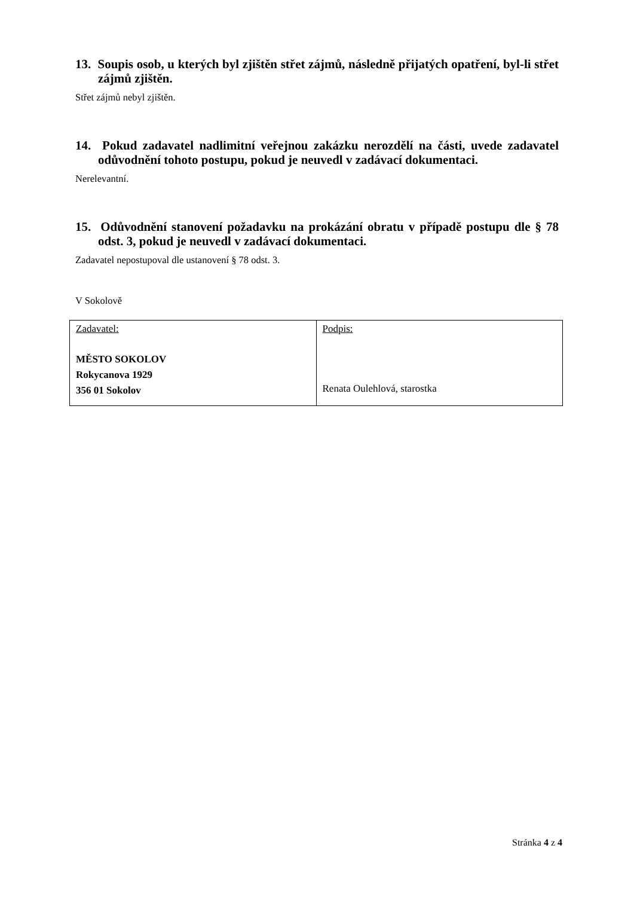13. Soupis osob, u kterých byl zjištěn střet zájmů, následně přijatých opatření, byl-li střet zájmů zjištěn.
Střet zájmů nebyl zjištěn.
14. Pokud zadavatel nadlimitní veřejnou zakázku nerozdělí na části, uvede zadavatel odůvodnění tohoto postupu, pokud je neuvedl v zadávací dokumentaci.
Nerelevantní.
15. Odůvodnění stanovení požadavku na prokázání obratu v případě postupu dle § 78 odst. 3, pokud je neuvedl v zadávací dokumentaci.
Zadavatel nepostupoval dle ustanovení § 78 odst. 3.
V Sokolově
| Zadavatel: MĚSTO SOKOLOV Rokycanova 1929 356 01 Sokolov | Podpis: Renata Oulehlová, starostka |
Stránka 4 z 4